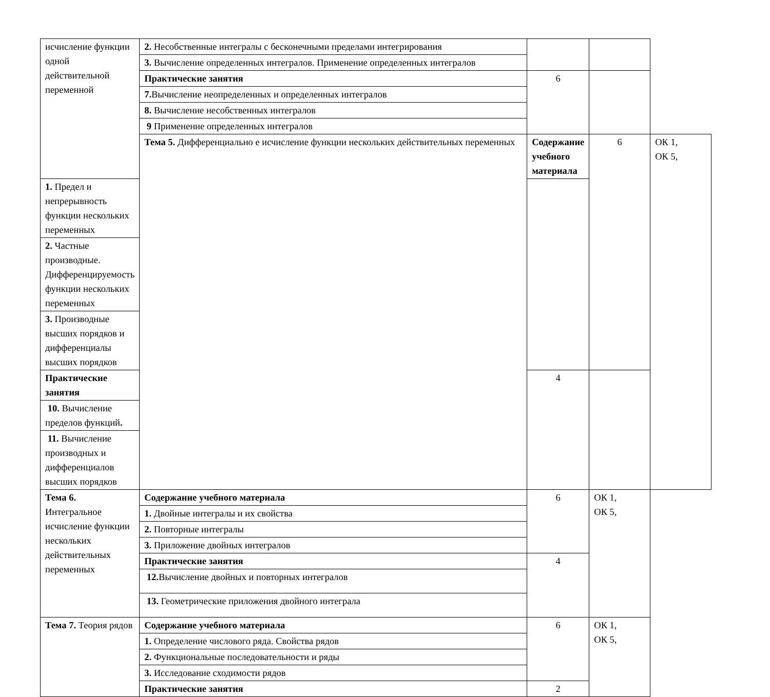| исчисление функции одной действительной переменной | 2. Несобственные интегралы с бесконечными пределами интегрирования | | | |
| | 3. Вычисление определенных интегралов. Применение определенных интегралов | | | |
| | Практические занятия | 6 | | |
| | 7. Вычисление неопределенных и определенных интегралов | | | |
| | 8. Вычисление несобственных интегралов | | | |
| | 9 Применение определенных интегралов | | | |
| | Тема 5. Дифференциально е исчисление функции нескольких действительных переменных | Содержание учебного материала | 6 | ОК 1, ОК 5, |
| 1. Предел и непрерывность функции нескольких переменных | | | | |
| 2. Частные производные. Дифференцируемость функции нескольких переменных | | | | |
| 3. Производные высших порядков и дифференциалы высших порядков | | | | |
| Практические занятия | | 4 | | |
| 10. Вычисление пределов функций . | | | | |
| 11. Вычисление производных и дифференциалов высших порядков | | | | |
| Тема 6. Интегральное исчисление функции нескольких действительных переменных | Содержание учебного материала | 6 | ОК 1, ОК 5, | |
| | 1. Двойные интегралы и их свойства | | | |
| | 2. Повторные интегралы | | | |
| | 3. Приложение двойных интегралов | | | |
| | Практические занятия | 4 | | |
| | 12. Вычисление двойных и повторных интегралов | | | |
| | 13. Геометрические приложения двойного интеграла | | | |
| Тема 7. Теория рядов | Содержание учебного материала | 6 | ОК 1, ОК 5, | |
| | 1. Определение числового ряда. Свойства рядов | | | |
| | 2. Функциональные последовательности и ряды | | | |
| | 3. Исследование сходимости рядов | | | |
| | Практические занятия | 2 | | |